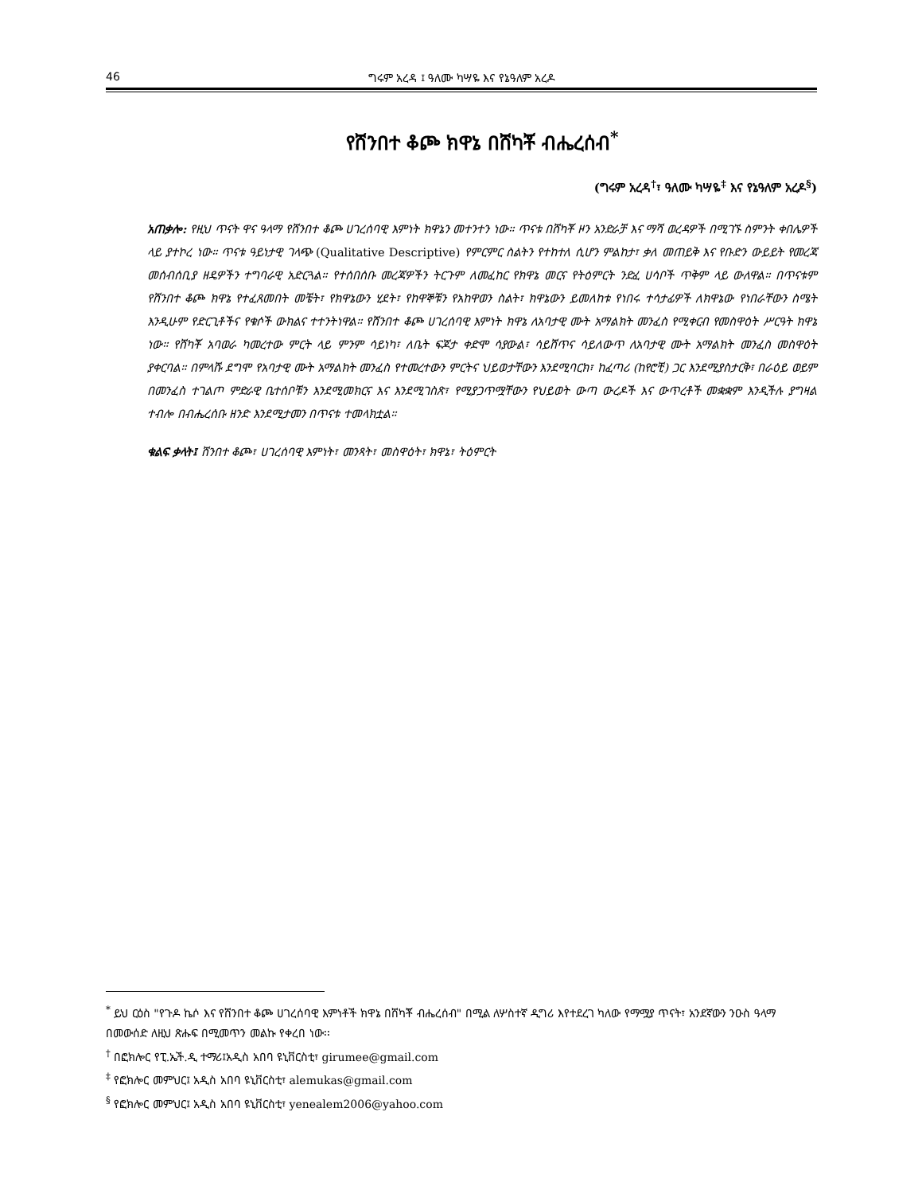46 ግሩም አረዳ ፤ ዓለሙ ካሣዬ እና የኔዓለም አረዶ
የሸንበተ ቆጮ ክዋኔ በሸካቾ ብሔረሰብ<sup>*</sup>
(ግሩም አረዳ<sup>†</sup>፣ ዓለሙ ካሣዬ<sup>‡</sup> እና የኔዓለም አረዶ<sup>§</sup>)
አጠቃሎ: የዚህ ጥናት ዋና ዓላማ የሸንበተ ቆጮ ሀገረሰባዊ እምነት ክዋኔን መተንተን ነው። ጥናቱ በሸካቾ ዞን አንድራቻ እና ማሻ ወረዳዎች በሚገኙ ስምንት ቀበሌዎች ላይ ያተኮረ ነው። ጥናቱ ዓይነታዊ ገላጭ (Qualitative Descriptive) የምርምር ስልትን የተከተለ ሲሆን ምልከታ፣ ቃለ መጠይቅ እና የቡድን ውይይት የመረጃ መሰብሰቢያ ዘዴዎችን ተግባራዊ አድርጓል። የተሰበሰቡ መረጃዎችን ትርጉም ለመፈከር የክዋኔ መርና የትዕምርት ንድፈ ሀሳቦች ጥቅም ላይ ውለዋል። በጥናቱም የሸንበተ ቆጮ ክዋኔ የተፈጸመበት መቼት፣ የክዋኔውን ሂደት፣ የከዋኞቹን የአከዋወን ስልት፣ ክዋኔውን ይመለከቱ የነበሩ ተሳታፊዎች ለክዋኔው የነበራቸውን ስሜት እንዲሁም የድርጊቶችና የቁሶች ውክልና ተተንትነዋል። የሸንበተ ቆጮ ሀገረሰባዊ እምነት ክዋኔ ለአባታዊ ሙት አማልክት መንፈስ የሚቀርብ የመስዋዕት ሥርዓት ክዋኔ ነው። የሸካቾ አባወራ ካመረተው ምርት ላይ ምንም ሳይነካ፣ ለቤት ፍጆታ ቀድሞ ሳያውል፣ ሳይሸጥና ሳይለውጥ ለአባታዊ ሙት አማልክት መንፈስ መስዋዕት ያቀርባል። በምላሹ ደግሞ የአባታዊ ሙት አማልክት መንፈስ የተመረተውን ምርትና ህይወታቸውን እንደሚባርክ፣ ከፈጣሪ (ከየሮቺ) ጋር እንደሚያስታርቅ፣ በራዕይ ወይም በመንፈስ ተገልጦ ምድራዊ ቤተሰቦቹን እንደሚመክርና እና እንደሚገስጽ፣ የሚያጋጥሟቸውን የህይወት ውጣ ውረዶች እና ውጥረቶች መቋቋም እንዲችሉ ያግዛል ተብሎ በብሔረሰቡ ዘንድ እንደሚታመን በጥናቱ ተመላክቷል።
ቁልፍ ቃላት፤ ሸንበተ ቆጮ፣ ሀገረሰባዊ እምነት፣ መንጻት፣ መስዋዕት፣ ክዋኔ፣ ትዕምርት
<sup>*</sup> ይህ ርዕስ "የጉዶ ኬሶ እና የሸንበተ ቆጮ ሀገረሰባዊ እምነቶች ክዋኔ በሸካቾ ብሔረሰብ" በሚል ለሦስተኛ ዲግሪ እየተደረገ ካለው የማሟያ ጥናት፣ አንደኛውን ንዑስ ዓላማ በመውሰድ ለዚህ ጽሑፍ በሚመጥን መልኩ የቀረበ ነው፡፡
<sup>†</sup> በፎክሎር የፒ.ኤች.ዲ ተማሪ፤አዲስ አበባ ዩኒቨርስቲ፣ girumee@gmail.com
<sup>‡</sup> የፎክሎር መምህር፤ አዲስ አበባ ዩኒቨርስቲ፣ alemukas@gmail.com
<sup>§</sup> የፎክሎር መምህር፤ አዲስ አበባ ዩኒቨርስቲ፣ yenealem2006@yahoo.com